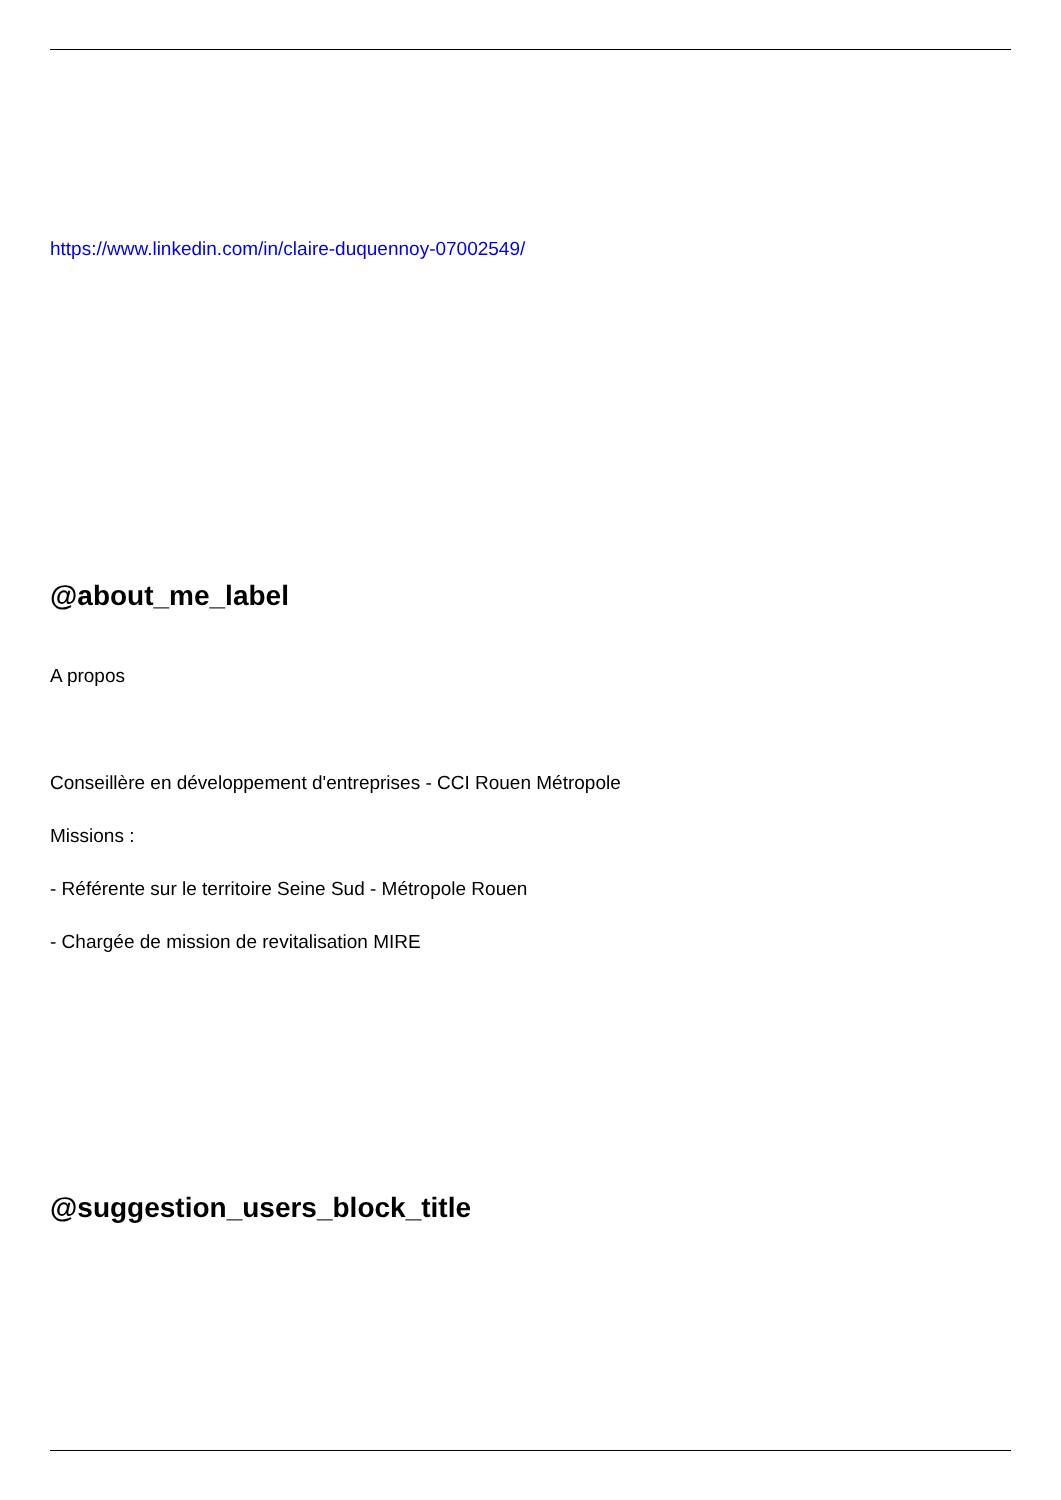https://www.linkedin.com/in/claire-duquennoy-07002549/
@about_me_label
A propos
Conseillère en développement d'entreprises - CCI Rouen Métropole
Missions :
- Référente sur le territoire Seine Sud - Métropole Rouen
- Chargée de mission de revitalisation MIRE
@suggestion_users_block_title